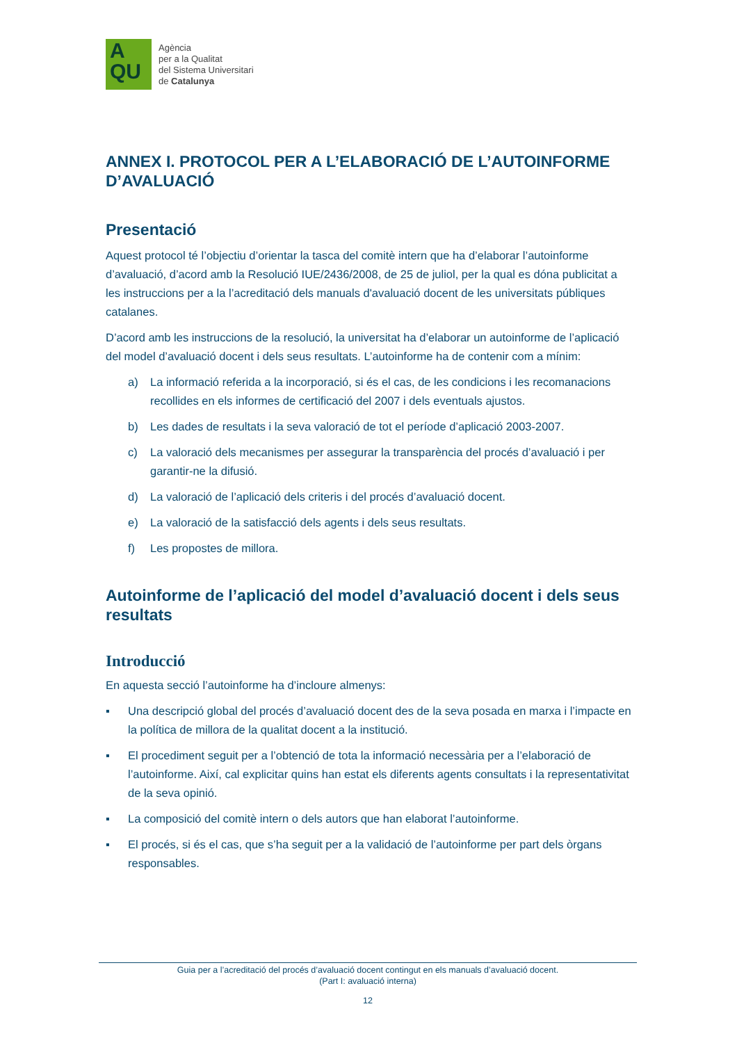A
QU
Agència
per a la Qualitat
del Sistema Universitari
de Catalunya
ANNEX I. PROTOCOL PER A L’ELABORACIÓ DE L’AUTOINFORME D’AVALUACIÓ
Presentació
Aquest protocol té l’objectiu d’orientar la tasca del comitè intern que ha d’elaborar l’autoinforme d’avaluació, d’acord amb la Resolució IUE/2436/2008, de 25 de juliol, per la qual es dóna publicitat a les instruccions per a la l’acreditació dels manuals d'avaluació docent de les universitats públiques catalanes.
D’acord amb les instruccions de la resolució, la universitat ha d’elaborar un autoinforme de l’aplicació del model d’avaluació docent i dels seus resultats. L’autoinforme ha de contenir com a mínim:
a) La informació referida a la incorporació, si és el cas, de les condicions i les recomanacions recollides en els informes de certificació del 2007 i dels eventuals ajustos.
b) Les dades de resultats i la seva valoració de tot el període d’aplicació 2003-2007.
c) La valoració dels mecanismes per assegurar la transparència del procés d’avaluació i per garantir-ne la difusió.
d) La valoració de l’aplicació dels criteris i del procés d’avaluació docent.
e) La valoració de la satisfacció dels agents i dels seus resultats.
f) Les propostes de millora.
Autoinforme de l’aplicació del model d’avaluació docent i dels seus resultats
Introducció
En aquesta secció l’autoinforme ha d’incloure almenys:
▪ Una descripció global del procés d’avaluació docent des de la seva posada en marxa i l’impacte en la política de millora de la qualitat docent a la institució.
▪ El procediment seguit per a l’obtenció de tota la informació necessària per a l’elaboració de l’autoinforme. Així, cal explicitar quins han estat els diferents agents consultats i la representativitat de la seva opinió.
▪ La composició del comitè intern o dels autors que han elaborat l’autoinforme.
▪ El procés, si és el cas, que s’ha seguit per a la validació de l’autoinforme per part dels òrgans responsables.
Guia per a l’acreditació del procés d’avaluació docent contingut en els manuals d’avaluació docent.
(Part I: avaluació interna)
12